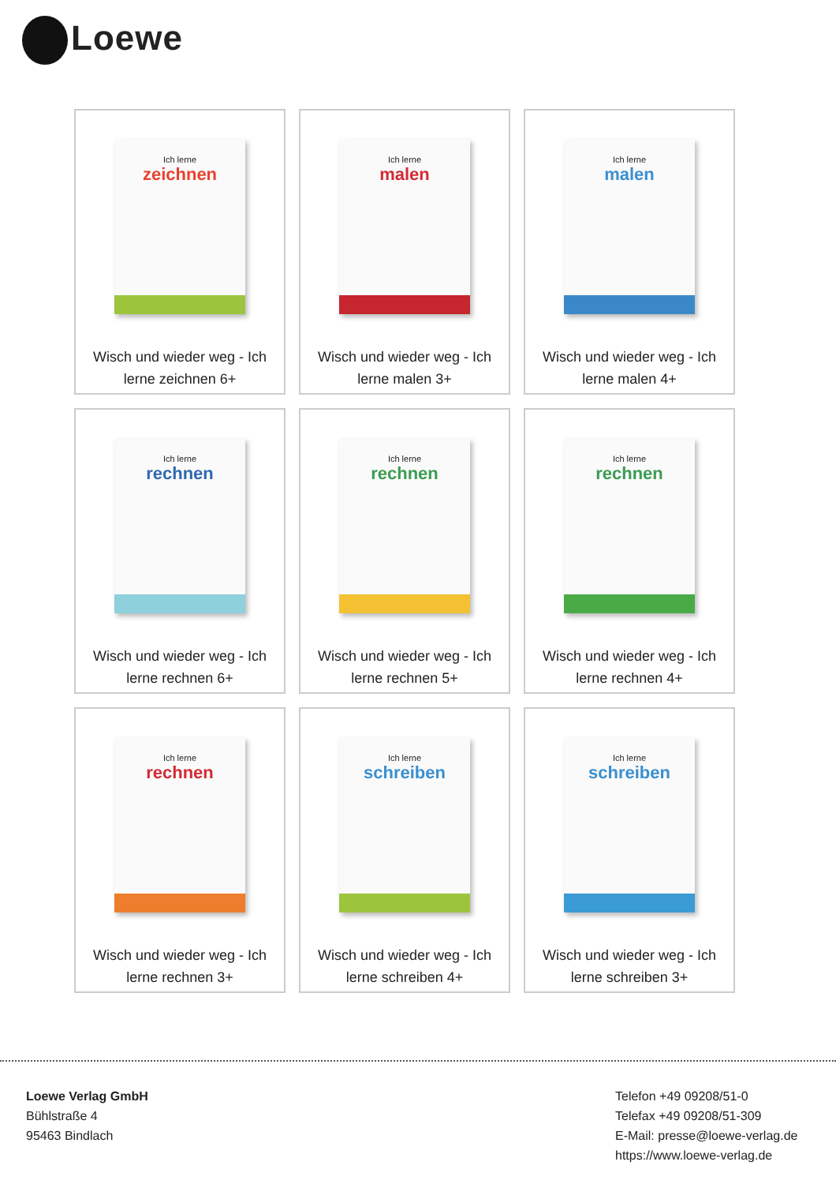Loewe
Ich lerne
zeichnen
Wisch und wieder weg - Ich lerne zeichnen 6+
Ich lerne
malen
Wisch und wieder weg - Ich lerne malen 3+
Ich lerne
malen
Wisch und wieder weg - Ich lerne malen 4+
Ich lerne
rechnen
Wisch und wieder weg - Ich lerne rechnen 6+
Ich lerne
rechnen
Wisch und wieder weg - Ich lerne rechnen 5+
Ich lerne
rechnen
Wisch und wieder weg - Ich lerne rechnen 4+
Ich lerne
rechnen
Wisch und wieder weg - Ich lerne rechnen 3+
Ich lerne
schreiben
Wisch und wieder weg - Ich lerne schreiben 4+
Ich lerne
schreiben
Wisch und wieder weg - Ich lerne schreiben 3+
Loewe Verlag GmbH
Bühlstraße 4
95463 Bindlach
Telefon +49 09208/51-0
Telefax +49 09208/51-309
E-Mail: presse@loewe-verlag.de
https://www.loewe-verlag.de